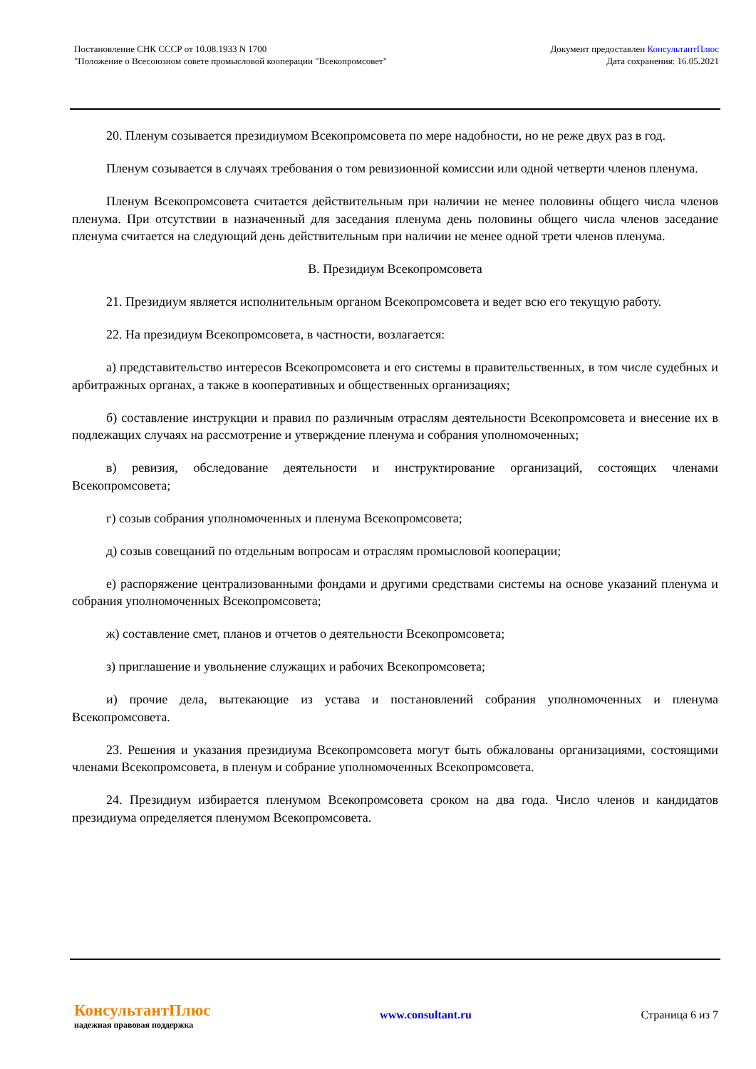Постановление СНК СССР от 10.08.1933 N 1700
"Положение о Всесоюзном совете промысловой кооперации "Всекопромсовет"
Документ предоставлен КонсультантПлюс
Дата сохранения: 16.05.2021
20. Пленум созывается президиумом Всекопромсовета по мере надобности, но не реже двух раз в год.
Пленум созывается в случаях требования о том ревизионной комиссии или одной четверти членов пленума.
Пленум Всекопромсовета считается действительным при наличии не менее половины общего числа членов пленума. При отсутствии в назначенный для заседания пленума день половины общего числа членов заседание пленума считается на следующий день действительным при наличии не менее одной трети членов пленума.
В. Президиум Всекопромсовета
21. Президиум является исполнительным органом Всекопромсовета и ведет всю его текущую работу.
22. На президиум Всекопромсовета, в частности, возлагается:
а) представительство интересов Всекопромсовета и его системы в правительственных, в том числе судебных и арбитражных органах, а также в кооперативных и общественных организациях;
б) составление инструкции и правил по различным отраслям деятельности Всекопромсовета и внесение их в подлежащих случаях на рассмотрение и утверждение пленума и собрания уполномоченных;
в) ревизия, обследование деятельности и инструктирование организаций, состоящих членами Всекопромсовета;
г) созыв собрания уполномоченных и пленума Всекопромсовета;
д) созыв совещаний по отдельным вопросам и отраслям промысловой кооперации;
е) распоряжение централизованными фондами и другими средствами системы на основе указаний пленума и собрания уполномоченных Всекопромсовета;
ж) составление смет, планов и отчетов о деятельности Всекопромсовета;
з) приглашение и увольнение служащих и рабочих Всекопромсовета;
и) прочие дела, вытекающие из устава и постановлений собрания уполномоченных и пленума Всекопромсовета.
23. Решения и указания президиума Всекопромсовета могут быть обжалованы организациями, состоящими членами Всекопромсовета, в пленум и собрание уполномоченных Всекопромсовета.
24. Президиум избирается пленумом Всекопромсовета сроком на два года. Число членов и кандидатов президиума определяется пленумом Всекопромсовета.
КонсультантПлюс
надежная правовая поддержка
www.consultant.ru Страница 6 из 7